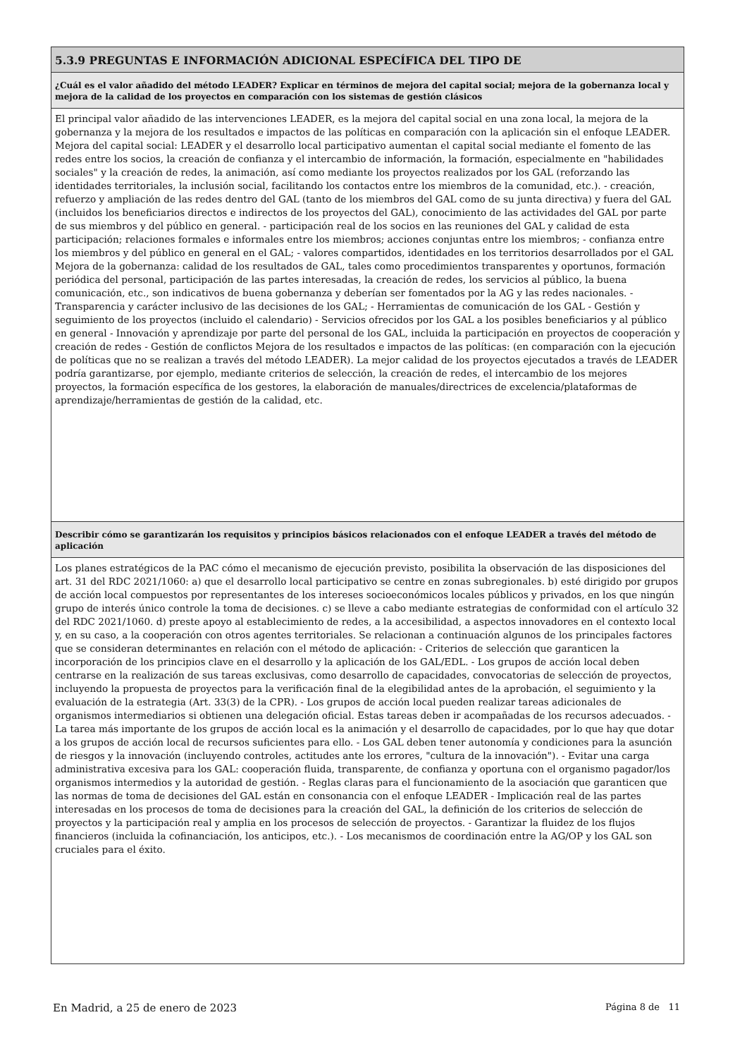5.3.9 PREGUNTAS E INFORMACIÓN ADICIONAL ESPECÍFICA DEL TIPO DE
¿Cuál es el valor añadido del método LEADER? Explicar en términos de mejora del capital social; mejora de la gobernanza local y mejora de la calidad de los proyectos en comparación con los sistemas de gestión clásicos
El principal valor añadido de las intervenciones LEADER, es la mejora del capital social en una zona local, la mejora de la gobernanza y la mejora de los resultados e impactos de las políticas en comparación con la aplicación sin el enfoque LEADER. Mejora del capital social: LEADER y el desarrollo local participativo aumentan el capital social mediante el fomento de las redes entre los socios, la creación de confianza y el intercambio de información, la formación, especialmente en "habilidades sociales" y la creación de redes, la animación, así como mediante los proyectos realizados por los GAL (reforzando las identidades territoriales, la inclusión social, facilitando los contactos entre los miembros de la comunidad, etc.). - creación, refuerzo y ampliación de las redes dentro del GAL (tanto de los miembros del GAL como de su junta directiva) y fuera del GAL (incluidos los beneficiarios directos e indirectos de los proyectos del GAL), conocimiento de las actividades del GAL por parte de sus miembros y del público en general. - participación real de los socios en las reuniones del GAL y calidad de esta participación; relaciones formales e informales entre los miembros; acciones conjuntas entre los miembros; - confianza entre los miembros y del público en general en el GAL; - valores compartidos, identidades en los territorios desarrollados por el GAL Mejora de la gobernanza: calidad de los resultados de GAL, tales como procedimientos transparentes y oportunos, formación periódica del personal, participación de las partes interesadas, la creación de redes, los servicios al público, la buena comunicación, etc., son indicativos de buena gobernanza y deberían ser fomentados por la AG y las redes nacionales. - Transparencia y carácter inclusivo de las decisiones de los GAL; - Herramientas de comunicación de los GAL - Gestión y seguimiento de los proyectos (incluido el calendario) - Servicios ofrecidos por los GAL a los posibles beneficiarios y al público en general - Innovación y aprendizaje por parte del personal de los GAL, incluida la participación en proyectos de cooperación y creación de redes - Gestión de conflictos Mejora de los resultados e impactos de las políticas: (en comparación con la ejecución de políticas que no se realizan a través del método LEADER). La mejor calidad de los proyectos ejecutados a través de LEADER podría garantizarse, por ejemplo, mediante criterios de selección, la creación de redes, el intercambio de los mejores proyectos, la formación específica de los gestores, la elaboración de manuales/directrices de excelencia/plataformas de aprendizaje/herramientas de gestión de la calidad, etc.
Describir cómo se garantizarán los requisitos y principios básicos relacionados con el enfoque LEADER a través del método de aplicación
Los planes estratégicos de la PAC cómo el mecanismo de ejecución previsto, posibilita la observación de las disposiciones del art. 31 del RDC 2021/1060: a) que el desarrollo local participativo se centre en zonas subregionales. b) esté dirigido por grupos de acción local compuestos por representantes de los intereses socioeconómicos locales públicos y privados, en los que ningún grupo de interés único controle la toma de decisiones. c) se lleve a cabo mediante estrategias de conformidad con el artículo 32 del RDC 2021/1060. d) preste apoyo al establecimiento de redes, a la accesibilidad, a aspectos innovadores en el contexto local y, en su caso, a la cooperación con otros agentes territoriales. Se relacionan a continuación algunos de los principales factores que se consideran determinantes en relación con el método de aplicación: - Criterios de selección que garanticen la incorporación de los principios clave en el desarrollo y la aplicación de los GAL/EDL. - Los grupos de acción local deben centrarse en la realización de sus tareas exclusivas, como desarrollo de capacidades, convocatorias de selección de proyectos, incluyendo la propuesta de proyectos para la verificación final de la elegibilidad antes de la aprobación, el seguimiento y la evaluación de la estrategia (Art. 33(3) de la CPR). - Los grupos de acción local pueden realizar tareas adicionales de organismos intermediarios si obtienen una delegación oficial. Estas tareas deben ir acompañadas de los recursos adecuados. - La tarea más importante de los grupos de acción local es la animación y el desarrollo de capacidades, por lo que hay que dotar a los grupos de acción local de recursos suficientes para ello. - Los GAL deben tener autonomía y condiciones para la asunción de riesgos y la innovación (incluyendo controles, actitudes ante los errores, "cultura de la innovación"). - Evitar una carga administrativa excesiva para los GAL: cooperación fluida, transparente, de confianza y oportuna con el organismo pagador/los organismos intermedios y la autoridad de gestión. - Reglas claras para el funcionamiento de la asociación que garanticen que las normas de toma de decisiones del GAL están en consonancia con el enfoque LEADER - Implicación real de las partes interesadas en los procesos de toma de decisiones para la creación del GAL, la definición de los criterios de selección de proyectos y la participación real y amplia en los procesos de selección de proyectos. - Garantizar la fluidez de los flujos financieros (incluida la cofinanciación, los anticipos, etc.). - Los mecanismos de coordinación entre la AG/OP y los GAL son cruciales para el éxito.
En Madrid, a 25 de enero de 2023 Página 8 de 11